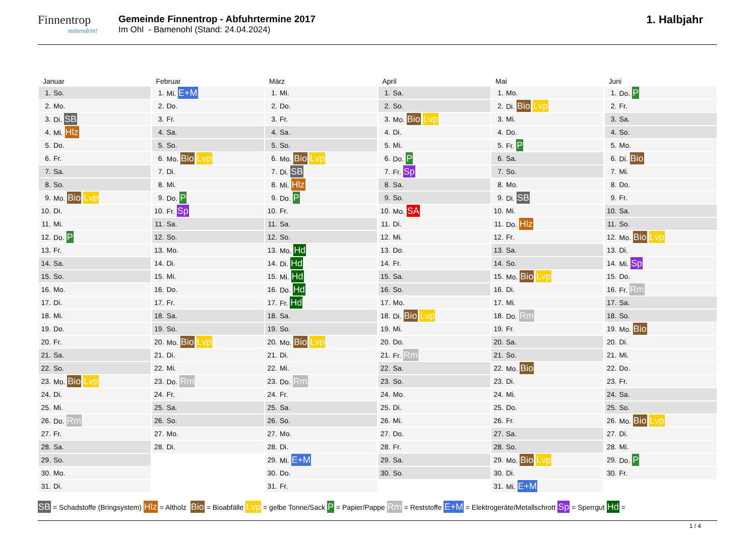Finnentrop
mittendrin!
Gemeinde Finnentrop - Abfuhrtermine 2017
Im Ohl - Bamenohl (Stand: 24.04.2024)
1. Halbjahr
Januar
| 1. | So. |
| 2. | Mo. |
| 3. | Di. SB |
| 4. | Mi. Hlz |
| 5. | Do. |
| 6. | Fr. |
| 7. | Sa. |
| 8. | So. |
| 9. | Mo. Bio Lvp |
| 10. | Di. |
| 11. | Mi. |
| 12. | Do. P |
| 13. | Fr. |
| 14. | Sa. |
| 15. | So. |
| 16. | Mo. |
| 17. | Di. |
| 18. | Mi. |
| 19. | Do. |
| 20. | Fr. |
| 21. | Sa. |
| 22. | So. |
| 23. | Mo. Bio Lvp |
| 24. | Di. |
| 25. | Mi. |
| 26. | Do. Rm |
| 27. | Fr. |
| 28. | Sa. |
| 29. | So. |
| 30. | Mo. |
| 31. | Di. |
Februar
| 1. | Mi. E+M |
| 2. | Do. |
| 3. | Fr. |
| 4. | Sa. |
| 5. | So. |
| 6. | Mo. Bio Lvp |
| 7. | Di. |
| 8. | Mi. |
| 9. | Do. P |
| 10. | Fr. Sp |
| 11. | Sa. |
| 12. | So. |
| 13. | Mo. |
| 14. | Di. |
| 15. | Mi. |
| 16. | Do. |
| 17. | Fr. |
| 18. | Sa. |
| 19. | So. |
| 20. | Mo. Bio Lvp |
| 21. | Di. |
| 22. | Mi. |
| 23. | Do. Rm |
| 24. | Fr. |
| 25. | Sa. |
| 26. | So. |
| 27. | Mo. |
| 28. | Di. |
März
| 1. | Mi. |
| 2. | Do. |
| 3. | Fr. |
| 4. | Sa. |
| 5. | So. |
| 6. | Mo. Bio Lvp |
| 7. | Di. SB |
| 8. | Mi. Hlz |
| 9. | Do. P |
| 10. | Fr. |
| 11. | Sa. |
| 12. | So. |
| 13. | Mo. Hd |
| 14. | Di. Hd |
| 15. | Mi. Hd |
| 16. | Do. Hd |
| 17. | Fr. Hd |
| 18. | Sa. |
| 19. | So. |
| 20. | Mo. Bio Lvp |
| 21. | Di. |
| 22. | Mi. |
| 23. | Do. Rm |
| 24. | Fr. |
| 25. | Sa. |
| 26. | So. |
| 27. | Mo. |
| 28. | Di. |
| 29. | Mi. E+M |
| 30. | Do. |
| 31. | Fr. |
April
| 1. | Sa. |
| 2. | So. |
| 3. | Mo. Bio Lvp |
| 4. | Di. |
| 5. | Mi. |
| 6. | Do. P |
| 7. | Fr. Sp |
| 8. | Sa. |
| 9. | So. |
| 10. | Mo. SA |
| 11. | Di. |
| 12. | Mi. |
| 13. | Do. |
| 14. | Fr. |
| 15. | Sa. |
| 16. | So. |
| 17. | Mo. |
| 18. | Di. Bio Lvp |
| 19. | Mi. |
| 20. | Do. |
| 21. | Fr. Rm |
| 22. | Sa. |
| 23. | So. |
| 24. | Mo. |
| 25. | Di. |
| 26. | Mi. |
| 27. | Do. |
| 28. | Fr. |
| 29. | Sa. |
| 30. | So. |
Mai
| 1. | Mo. |
| 2. | Di. Bio Lvp |
| 3. | Mi. |
| 4. | Do. |
| 5. | Fr. P |
| 6. | Sa. |
| 7. | So. |
| 8. | Mo. |
| 9. | Di. SB |
| 10. | Mi. |
| 11. | Do. Hlz |
| 12. | Fr. |
| 13. | Sa. |
| 14. | So. |
| 15. | Mo. Bio Lvp |
| 16. | Di. |
| 17. | Mi. |
| 18. | Do. Rm |
| 19. | Fr. |
| 20. | Sa. |
| 21. | So. |
| 22. | Mo. Bio |
| 23. | Di. |
| 24. | Mi. |
| 25. | Do. |
| 26. | Fr. |
| 27. | Sa. |
| 28. | So. |
| 29. | Mo. Bio Lvp |
| 30. | Di. |
| 31. | Mi. E+M |
Juni
| 1. | Do. P |
| 2. | Fr. |
| 3. | Sa. |
| 4. | So. |
| 5. | Mo. |
| 6. | Di. Bio |
| 7. | Mi. |
| 8. | Do. |
| 9. | Fr. |
| 10. | Sa. |
| 11. | So. |
| 12. | Mo. Bio Lvp |
| 13. | Di. |
| 14. | Mi. Sp |
| 15. | Do. |
| 16. | Fr. Rm |
| 17. | Sa. |
| 18. | So. |
| 19. | Mo. Bio |
| 20. | Di. |
| 21. | Mi. |
| 22. | Do. |
| 23. | Fr. |
| 24. | Sa. |
| 25. | So. |
| 26. | Mo. Bio Lvp |
| 27. | Di. |
| 28. | Mi. |
| 29. | Do. P |
| 30. | Fr. |
SB = Schadstoffe (Bringsystem) Hlz = Altholz Bio = Bioabfälle Lvp = gelbe Tonne/Sack P = Papier/Pappe Rm = Reststoffe E+M = Elektrogeräte/Metallschrott Sp = Sperrgut Hd =
1 / 4